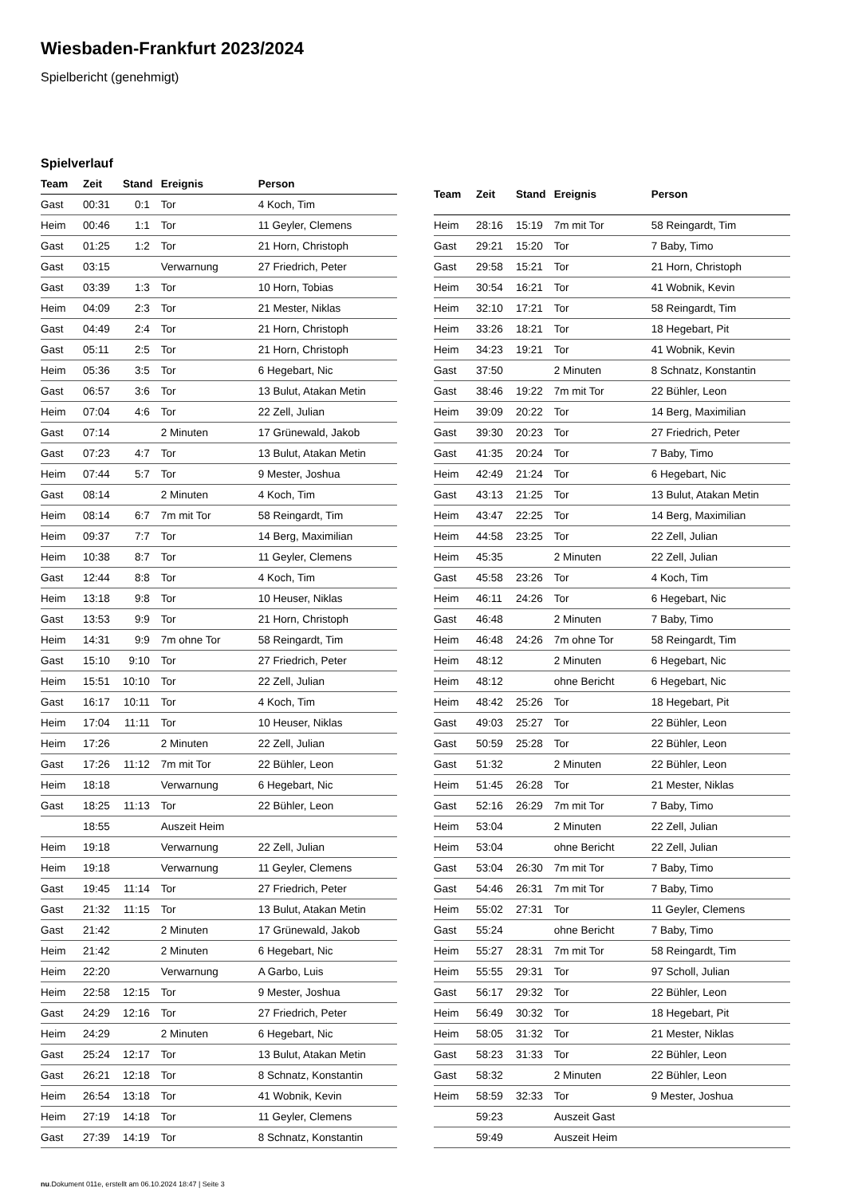Wiesbaden-Frankfurt 2023/2024
Spielbericht (genehmigt)
Spielverlauf
| Team | Zeit | Stand | Ereignis | Person |
| --- | --- | --- | --- | --- |
| Gast | 00:31 | 0:1 | Tor | 4 Koch, Tim |
| Heim | 00:46 | 1:1 | Tor | 11 Geyler, Clemens |
| Gast | 01:25 | 1:2 | Tor | 21 Horn, Christoph |
| Gast | 03:15 | | Verwarnung | 27 Friedrich, Peter |
| Gast | 03:39 | 1:3 | Tor | 10 Horn, Tobias |
| Heim | 04:09 | 2:3 | Tor | 21 Mester, Niklas |
| Gast | 04:49 | 2:4 | Tor | 21 Horn, Christoph |
| Gast | 05:11 | 2:5 | Tor | 21 Horn, Christoph |
| Heim | 05:36 | 3:5 | Tor | 6 Hegebart, Nic |
| Gast | 06:57 | 3:6 | Tor | 13 Bulut, Atakan Metin |
| Heim | 07:04 | 4:6 | Tor | 22 Zell, Julian |
| Gast | 07:14 | | 2 Minuten | 17 Grünewald, Jakob |
| Gast | 07:23 | 4:7 | Tor | 13 Bulut, Atakan Metin |
| Heim | 07:44 | 5:7 | Tor | 9 Mester, Joshua |
| Gast | 08:14 | | 2 Minuten | 4 Koch, Tim |
| Heim | 08:14 | 6:7 | 7m mit Tor | 58 Reingardt, Tim |
| Heim | 09:37 | 7:7 | Tor | 14 Berg, Maximilian |
| Heim | 10:38 | 8:7 | Tor | 11 Geyler, Clemens |
| Gast | 12:44 | 8:8 | Tor | 4 Koch, Tim |
| Heim | 13:18 | 9:8 | Tor | 10 Heuser, Niklas |
| Gast | 13:53 | 9:9 | Tor | 21 Horn, Christoph |
| Heim | 14:31 | 9:9 | 7m ohne Tor | 58 Reingardt, Tim |
| Gast | 15:10 | 9:10 | Tor | 27 Friedrich, Peter |
| Heim | 15:51 | 10:10 | Tor | 22 Zell, Julian |
| Gast | 16:17 | 10:11 | Tor | 4 Koch, Tim |
| Heim | 17:04 | 11:11 | Tor | 10 Heuser, Niklas |
| Heim | 17:26 | | 2 Minuten | 22 Zell, Julian |
| Gast | 17:26 | 11:12 | 7m mit Tor | 22 Bühler, Leon |
| Heim | 18:18 | | Verwarnung | 6 Hegebart, Nic |
| Gast | 18:25 | 11:13 | Tor | 22 Bühler, Leon |
| | 18:55 | | Auszeit Heim | |
| Heim | 19:18 | | Verwarnung | 22 Zell, Julian |
| Heim | 19:18 | | Verwarnung | 11 Geyler, Clemens |
| Gast | 19:45 | 11:14 | Tor | 27 Friedrich, Peter |
| Gast | 21:32 | 11:15 | Tor | 13 Bulut, Atakan Metin |
| Gast | 21:42 | | 2 Minuten | 17 Grünewald, Jakob |
| Heim | 21:42 | | 2 Minuten | 6 Hegebart, Nic |
| Heim | 22:20 | | Verwarnung | A Garbo, Luis |
| Heim | 22:58 | 12:15 | Tor | 9 Mester, Joshua |
| Gast | 24:29 | 12:16 | Tor | 27 Friedrich, Peter |
| Heim | 24:29 | | 2 Minuten | 6 Hegebart, Nic |
| Gast | 25:24 | 12:17 | Tor | 13 Bulut, Atakan Metin |
| Gast | 26:21 | 12:18 | Tor | 8 Schnatz, Konstantin |
| Heim | 26:54 | 13:18 | Tor | 41 Wobnik, Kevin |
| Heim | 27:19 | 14:18 | Tor | 11 Geyler, Clemens |
| Gast | 27:39 | 14:19 | Tor | 8 Schnatz, Konstantin |
| Team | Zeit | Stand | Ereignis | Person |
| --- | --- | --- | --- | --- |
| Heim | 28:16 | 15:19 | 7m mit Tor | 58 Reingardt, Tim |
| Gast | 29:21 | 15:20 | Tor | 7 Baby, Timo |
| Gast | 29:58 | 15:21 | Tor | 21 Horn, Christoph |
| Heim | 30:54 | 16:21 | Tor | 41 Wobnik, Kevin |
| Heim | 32:10 | 17:21 | Tor | 58 Reingardt, Tim |
| Heim | 33:26 | 18:21 | Tor | 18 Hegebart, Pit |
| Heim | 34:23 | 19:21 | Tor | 41 Wobnik, Kevin |
| Gast | 37:50 | | 2 Minuten | 8 Schnatz, Konstantin |
| Gast | 38:46 | 19:22 | 7m mit Tor | 22 Bühler, Leon |
| Heim | 39:09 | 20:22 | Tor | 14 Berg, Maximilian |
| Gast | 39:30 | 20:23 | Tor | 27 Friedrich, Peter |
| Gast | 41:35 | 20:24 | Tor | 7 Baby, Timo |
| Heim | 42:49 | 21:24 | Tor | 6 Hegebart, Nic |
| Gast | 43:13 | 21:25 | Tor | 13 Bulut, Atakan Metin |
| Heim | 43:47 | 22:25 | Tor | 14 Berg, Maximilian |
| Heim | 44:58 | 23:25 | Tor | 22 Zell, Julian |
| Heim | 45:35 | | 2 Minuten | 22 Zell, Julian |
| Gast | 45:58 | 23:26 | Tor | 4 Koch, Tim |
| Heim | 46:11 | 24:26 | Tor | 6 Hegebart, Nic |
| Gast | 46:48 | | 2 Minuten | 7 Baby, Timo |
| Heim | 46:48 | 24:26 | 7m ohne Tor | 58 Reingardt, Tim |
| Heim | 48:12 | | 2 Minuten | 6 Hegebart, Nic |
| Heim | 48:12 | | ohne Bericht | 6 Hegebart, Nic |
| Heim | 48:42 | 25:26 | Tor | 18 Hegebart, Pit |
| Gast | 49:03 | 25:27 | Tor | 22 Bühler, Leon |
| Gast | 50:59 | 25:28 | Tor | 22 Bühler, Leon |
| Gast | 51:32 | | 2 Minuten | 22 Bühler, Leon |
| Heim | 51:45 | 26:28 | Tor | 21 Mester, Niklas |
| Gast | 52:16 | 26:29 | 7m mit Tor | 7 Baby, Timo |
| Heim | 53:04 | | 2 Minuten | 22 Zell, Julian |
| Heim | 53:04 | | ohne Bericht | 22 Zell, Julian |
| Gast | 53:04 | 26:30 | 7m mit Tor | 7 Baby, Timo |
| Gast | 54:46 | 26:31 | 7m mit Tor | 7 Baby, Timo |
| Heim | 55:02 | 27:31 | Tor | 11 Geyler, Clemens |
| Gast | 55:24 | | ohne Bericht | 7 Baby, Timo |
| Heim | 55:27 | 28:31 | 7m mit Tor | 58 Reingardt, Tim |
| Heim | 55:55 | 29:31 | Tor | 97 Scholl, Julian |
| Gast | 56:17 | 29:32 | Tor | 22 Bühler, Leon |
| Heim | 56:49 | 30:32 | Tor | 18 Hegebart, Pit |
| Heim | 58:05 | 31:32 | Tor | 21 Mester, Niklas |
| Gast | 58:23 | 31:33 | Tor | 22 Bühler, Leon |
| Gast | 58:32 | | 2 Minuten | 22 Bühler, Leon |
| Heim | 58:59 | 32:33 | Tor | 9 Mester, Joshua |
| | 59:23 | | Auszeit Gast | |
| | 59:49 | | Auszeit Heim | |
nu.Dokument 011e, erstellt am 06.10.2024 18:47 | Seite 3